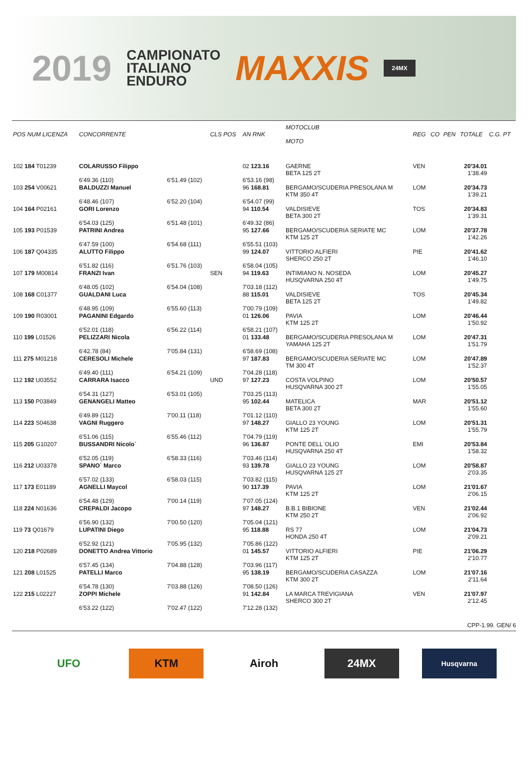2019 CAMPIONATO
ITALIANO
ENDURO MAXXIS 24MX
| POS NUM LICENZA | CONCORRENTE | | CLS POS | AN RNK | MOTOCLUB MOTO | REG | CO | PEN | TOTALE | C.G. PT |
| --- | --- | --- | --- | --- | --- | --- | --- | --- | --- | --- |
| 102 184 T01239 | COLARUSSO Filippo | | | 02 123.16 | GAERNE BETA 125 2T | VEN | | | 20'34.01 1'38.49 | |
| | 6'49.36 (110) | 6'51.49 (102) | | 6'53.16 (98) | | | | | | |
| 103 254 V00621 | BALDUZZI Manuel | | | 96 168.81 | BERGAMO/SCUDERIA PRESOLANA M KTM 350 4T | LOM | | | 20'34.73 1'39.21 | |
| | 6'48.46 (107) | 6'52.20 (104) | | 6'54.07 (99) | | | | | | |
| 104 164 P02161 | GORI Lorenzo | | | 94 110.54 | VALDISIEVE BETA 300 2T | TOS | | | 20'34.83 1'39.31 | |
| | 6'54.03 (125) | 6'51.48 (101) | | 6'49.32 (86) | | | | | | |
| 105 193 P01539 | PATRINI Andrea | | | 95 127.66 | BERGAMO/SCUDERIA SERIATE MC KTM 125 2T | LOM | | | 20'37.78 1'42.26 | |
| | 6'47.59 (100) | 6'54.68 (111) | | 6'55.51 (103) | | | | | | |
| 106 187 Q04335 | ALUTTO Filippo | | | 99 124.07 | VITTORIO ALFIERI SHERCO 250 2T | PIE | | | 20'41.62 1'46.10 | |
| | 6'51.82 (116) | 6'51.76 (103) | | 6'58.04 (105) | | | | | | |
| 107 179 M00814 | FRANZI Ivan | | SEN | 94 119.63 | INTIMIANO N. NOSEDA HUSQVARNA 250 4T | LOM | | | 20'45.27 1'49.75 | |
| | 6'48.05 (102) | 6'54.04 (108) | | 7'03.18 (112) | | | | | | |
| 108 168 C01377 | GUALDANI Luca | | | 88 115.01 | VALDISIEVE BETA 125 2T | TOS | | | 20'45.34 1'49.82 | |
| | 6'48.95 (109) | 6'55.60 (113) | | 7'00.79 (109) | | | | | | |
| 109 190 R03001 | PAGANINI Edgardo | | | 01 126.06 | PAVIA KTM 125 2T | LOM | | | 20'46.44 1'50.92 | |
| | 6'52.01 (118) | 6'56.22 (114) | | 6'58.21 (107) | | | | | | |
| 110 199 L01526 | PELIZZARI Nicola | | | 01 133.48 | BERGAMO/SCUDERIA PRESOLANA M YAMAHA 125 2T | LOM | | | 20'47.31 1'51.79 | |
| | 6'42.78 (84) | 7'05.84 (131) | | 6'58.69 (108) | | | | | | |
| 111 275 M01218 | CERESOLI Michele | | | 97 187.83 | BERGAMO/SCUDERIA SERIATE MC TM 300 4T | LOM | | | 20'47.89 1'52.37 | |
| | 6'49.40 (111) | 6'54.21 (109) | | 7'04.28 (118) | | | | | | |
| 112 192 U03552 | CARRARA Isacco | | UND | 97 127.23 | COSTA VOLPINO HUSQVARNA 300 2T | LOM | | | 20'50.57 1'55.05 | |
| | 6'54.31 (127) | 6'53.01 (105) | | 7'03.25 (113) | | | | | | |
| 113 150 P03849 | GENANGELI Matteo | | | 95 102.44 | MATELICA BETA 300 2T | MAR | | | 20'51.12 1'55.60 | |
| | 6'49.89 (112) | 7'00.11 (118) | | 7'01.12 (110) | | | | | | |
| 114 223 S04638 | VAGNI Ruggero | | | 97 148.27 | GIALLO 23 YOUNG KTM 125 2T | LOM | | | 20'51.31 1'55.79 | |
| | 6'51.06 (115) | 6'55.46 (112) | | 7'04.79 (119) | | | | | | |
| 115 205 G10207 | BUSSANDRI Nicolo` | | | 96 136.87 | PONTE DELL`OLIO HUSQVARNA 250 4T | EMI | | | 20'53.84 1'58.32 | |
| | 6'52.05 (119) | 6'58.33 (116) | | 7'03.46 (114) | | | | | | |
| 116 212 U03378 | SPANO` Marco | | | 93 139.78 | GIALLO 23 YOUNG HUSQVARNA 125 2T | LOM | | | 20'58.87 2'03.35 | |
| | 6'57.02 (133) | 6'58.03 (115) | | 7'03.82 (115) | | | | | | |
| 117 173 E01189 | AGNELLI Maycol | | | 90 117.39 | PAVIA KTM 125 2T | LOM | | | 21'01.67 2'06.15 | |
| | 6'54.48 (129) | 7'00.14 (119) | | 7'07.05 (124) | | | | | | |
| 118 224 N01636 | CREPALDI Jacopo | | | 97 148.27 | B.B.1 BIBIONE KTM 250 2T | VEN | | | 21'02.44 2'06.92 | |
| | 6'56.90 (132) | 7'00.50 (120) | | 7'05.04 (121) | | | | | | |
| 119 73 Q01679 | LUPATINI Diego | | | 95 118.88 | RS 77 HONDA 250 4T | LOM | | | 21'04.73 2'09.21 | |
| | 6'52.92 (121) | 7'05.95 (132) | | 7'05.86 (122) | | | | | | |
| 120 218 P02689 | DONETTO Andrea Vittorio | | | 01 145.57 | VITTORIO ALFIERI KTM 125 2T | PIE | | | 21'06.29 2'10.77 | |
| | 6'57.45 (134) | 7'04.88 (128) | | 7'03.96 (117) | | | | | | |
| 121 208 L01525 | PATELLI Marco | | | 95 138.19 | BERGAMO/SCUDERIA CASAZZA KTM 300 2T | LOM | | | 21'07.16 2'11.64 | |
| | 6'54.78 (130) | 7'03.88 (126) | | 7'08.50 (126) | | | | | | |
| 122 215 L02227 | ZOPPI Michele | | | 91 142.84 | LA MARCA TREVIGIANA SHERCO 300 2T | VEN | | | 21'07.97 2'12.45 | |
| | 6'53.22 (122) | 7'02.47 (122) | | 7'12.28 (132) | | | | | | |
CPP-1.99. GEN/ 6
UFO KTM Airoh 24MX
Husqvarna